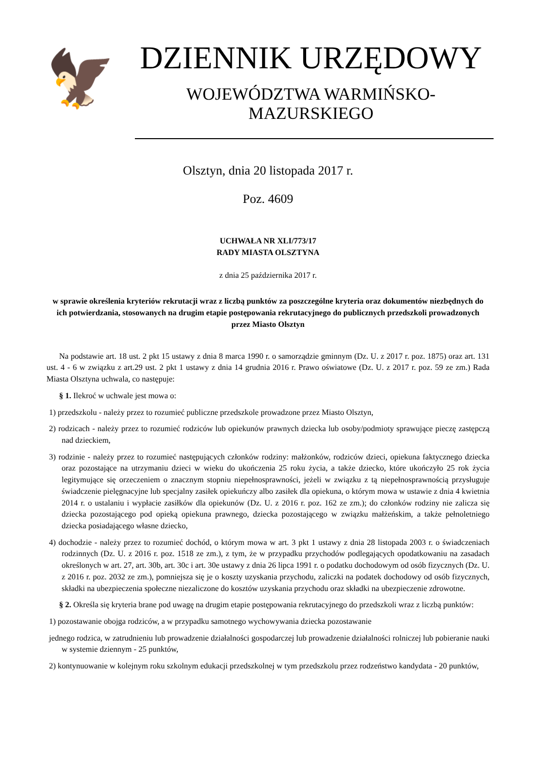🦅
DZIENNIK URZĘDOWY
WOJEWÓDZTWA WARMIŃSKO-MAZURSKIEGO
Olsztyn, dnia 20 listopada 2017 r.
Poz. 4609
UCHWAŁA NR XLI/773/17
RADY MIASTA OLSZTYNA
z dnia 25 października 2017 r.
w sprawie określenia kryteriów rekrutacji wraz z liczbą punktów za poszczególne kryteria oraz dokumentów niezbędnych do ich potwierdzania, stosowanych na drugim etapie postępowania rekrutacyjnego do publicznych przedszkoli prowadzonych przez Miasto Olsztyn
Na podstawie art. 18 ust. 2 pkt 15 ustawy z dnia 8 marca 1990 r. o samorządzie gminnym (Dz. U. z 2017 r. poz. 1875) oraz art. 131 ust. 4 - 6 w związku z art.29 ust. 2 pkt 1 ustawy z dnia 14 grudnia 2016 r. Prawo oświatowe (Dz. U. z 2017 r. poz. 59 ze zm.) Rada Miasta Olsztyna uchwala, co następuje:
§ 1. Ilekroć w uchwale jest mowa o:
1) przedszkolu - należy przez to rozumieć publiczne przedszkole prowadzone przez Miasto Olsztyn,
2) rodzicach - należy przez to rozumieć rodziców lub opiekunów prawnych dziecka lub osoby/podmioty sprawujące pieczę zastępczą nad dzieckiem,
3) rodzinie - należy przez to rozumieć następujących członków rodziny: małżonków, rodziców dzieci, opiekuna faktycznego dziecka oraz pozostające na utrzymaniu dzieci w wieku do ukończenia 25 roku życia, a także dziecko, które ukończyło 25 rok życia legitymujące się orzeczeniem o znacznym stopniu niepełnosprawności, jeżeli w związku z tą niepełnosprawnością przysługuje świadczenie pielęgnacyjne lub specjalny zasiłek opiekuńczy albo zasiłek dla opiekuna, o którym mowa w ustawie z dnia 4 kwietnia 2014 r. o ustalaniu i wypłacie zasiłków dla opiekunów (Dz. U. z 2016 r. poz. 162 ze zm.); do członków rodziny nie zalicza się dziecka pozostającego pod opieką opiekuna prawnego, dziecka pozostającego w związku małżeńskim, a także pełnoletniego dziecka posiadającego własne dziecko,
4) dochodzie - należy przez to rozumieć dochód, o którym mowa w art. 3 pkt 1 ustawy z dnia 28 listopada 2003 r. o świadczeniach rodzinnych (Dz. U. z 2016 r. poz. 1518 ze zm.), z tym, że w przypadku przychodów podlegających opodatkowaniu na zasadach określonych w art. 27, art. 30b, art. 30c i art. 30e ustawy z dnia 26 lipca 1991 r. o podatku dochodowym od osób fizycznych (Dz. U. z 2016 r. poz. 2032 ze zm.), pomniejsza się je o koszty uzyskania przychodu, zaliczki na podatek dochodowy od osób fizycznych, składki na ubezpieczenia społeczne niezaliczone do kosztów uzyskania przychodu oraz składki na ubezpieczenie zdrowotne.
§ 2. Określa się kryteria brane pod uwagę na drugim etapie postępowania rekrutacyjnego do przedszkoli wraz z liczbą punktów:
1) pozostawanie obojga rodziców, a w przypadku samotnego wychowywania dziecka pozostawanie
jednego rodzica, w zatrudnieniu lub prowadzenie działalności gospodarczej lub prowadzenie działalności rolniczej lub pobieranie nauki w systemie dziennym - 25 punktów,
2) kontynuowanie w kolejnym roku szkolnym edukacji przedszkolnej w tym przedszkolu przez rodzeństwo kandydata - 20 punktów,